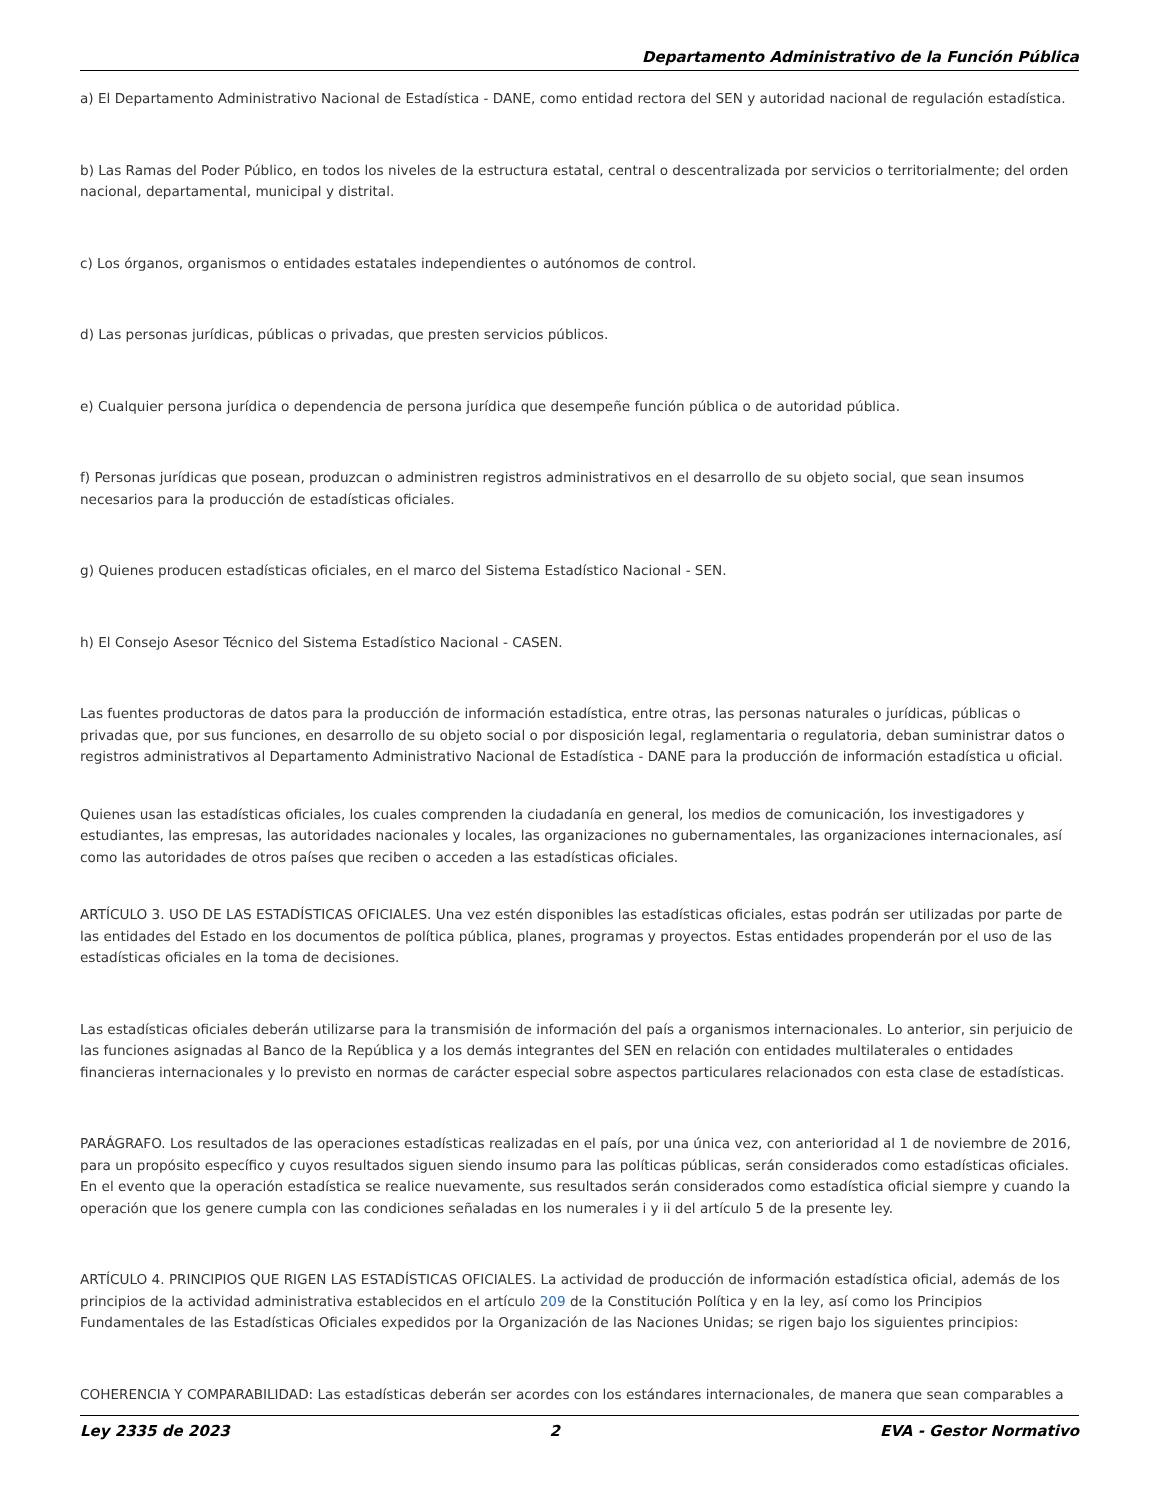Departamento Administrativo de la Función Pública
a) El Departamento Administrativo Nacional de Estadística - DANE, como entidad rectora del SEN y autoridad nacional de regulación estadística.
b) Las Ramas del Poder Público, en todos los niveles de la estructura estatal, central o descentralizada por servicios o territorialmente; del orden nacional, departamental, municipal y distrital.
c) Los órganos, organismos o entidades estatales independientes o autónomos de control.
d) Las personas jurídicas, públicas o privadas, que presten servicios públicos.
e) Cualquier persona jurídica o dependencia de persona jurídica que desempeñe función pública o de autoridad pública.
f) Personas jurídicas que posean, produzcan o administren registros administrativos en el desarrollo de su objeto social, que sean insumos necesarios para la producción de estadísticas oficiales.
g) Quienes producen estadísticas oficiales, en el marco del Sistema Estadístico Nacional - SEN.
h) El Consejo Asesor Técnico del Sistema Estadístico Nacional - CASEN.
Las fuentes productoras de datos para la producción de información estadística, entre otras, las personas naturales o jurídicas, públicas o privadas que, por sus funciones, en desarrollo de su objeto social o por disposición legal, reglamentaria o regulatoria, deban suministrar datos o registros administrativos al Departamento Administrativo Nacional de Estadística - DANE para la producción de información estadística u oficial.
Quienes usan las estadísticas oficiales, los cuales comprenden la ciudadanía en general, los medios de comunicación, los investigadores y estudiantes, las empresas, las autoridades nacionales y locales, las organizaciones no gubernamentales, las organizaciones internacionales, así como las autoridades de otros países que reciben o acceden a las estadísticas oficiales.
ARTÍCULO 3. USO DE LAS ESTADÍSTICAS OFICIALES. Una vez estén disponibles las estadísticas oficiales, estas podrán ser utilizadas por parte de las entidades del Estado en los documentos de política pública, planes, programas y proyectos. Estas entidades propenderán por el uso de las estadísticas oficiales en la toma de decisiones.
Las estadísticas oficiales deberán utilizarse para la transmisión de información del país a organismos internacionales. Lo anterior, sin perjuicio de las funciones asignadas al Banco de la República y a los demás integrantes del SEN en relación con entidades multilaterales o entidades financieras internacionales y lo previsto en normas de carácter especial sobre aspectos particulares relacionados con esta clase de estadísticas.
PARÁGRAFO. Los resultados de las operaciones estadísticas realizadas en el país, por una única vez, con anterioridad al 1 de noviembre de 2016, para un propósito específico y cuyos resultados siguen siendo insumo para las políticas públicas, serán considerados como estadísticas oficiales. En el evento que la operación estadística se realice nuevamente, sus resultados serán considerados como estadística oficial siempre y cuando la operación que los genere cumpla con las condiciones señaladas en los numerales i y ii del artículo 5 de la presente ley.
ARTÍCULO 4. PRINCIPIOS QUE RIGEN LAS ESTADÍSTICAS OFICIALES. La actividad de producción de información estadística oficial, además de los principios de la actividad administrativa establecidos en el artículo 209 de la Constitución Política y en la ley, así como los Principios Fundamentales de las Estadísticas Oficiales expedidos por la Organización de las Naciones Unidas; se rigen bajo los siguientes principios:
COHERENCIA Y COMPARABILIDAD: Las estadísticas deberán ser acordes con los estándares internacionales, de manera que sean comparables a
Ley 2335 de 2023 2 EVA - Gestor Normativo